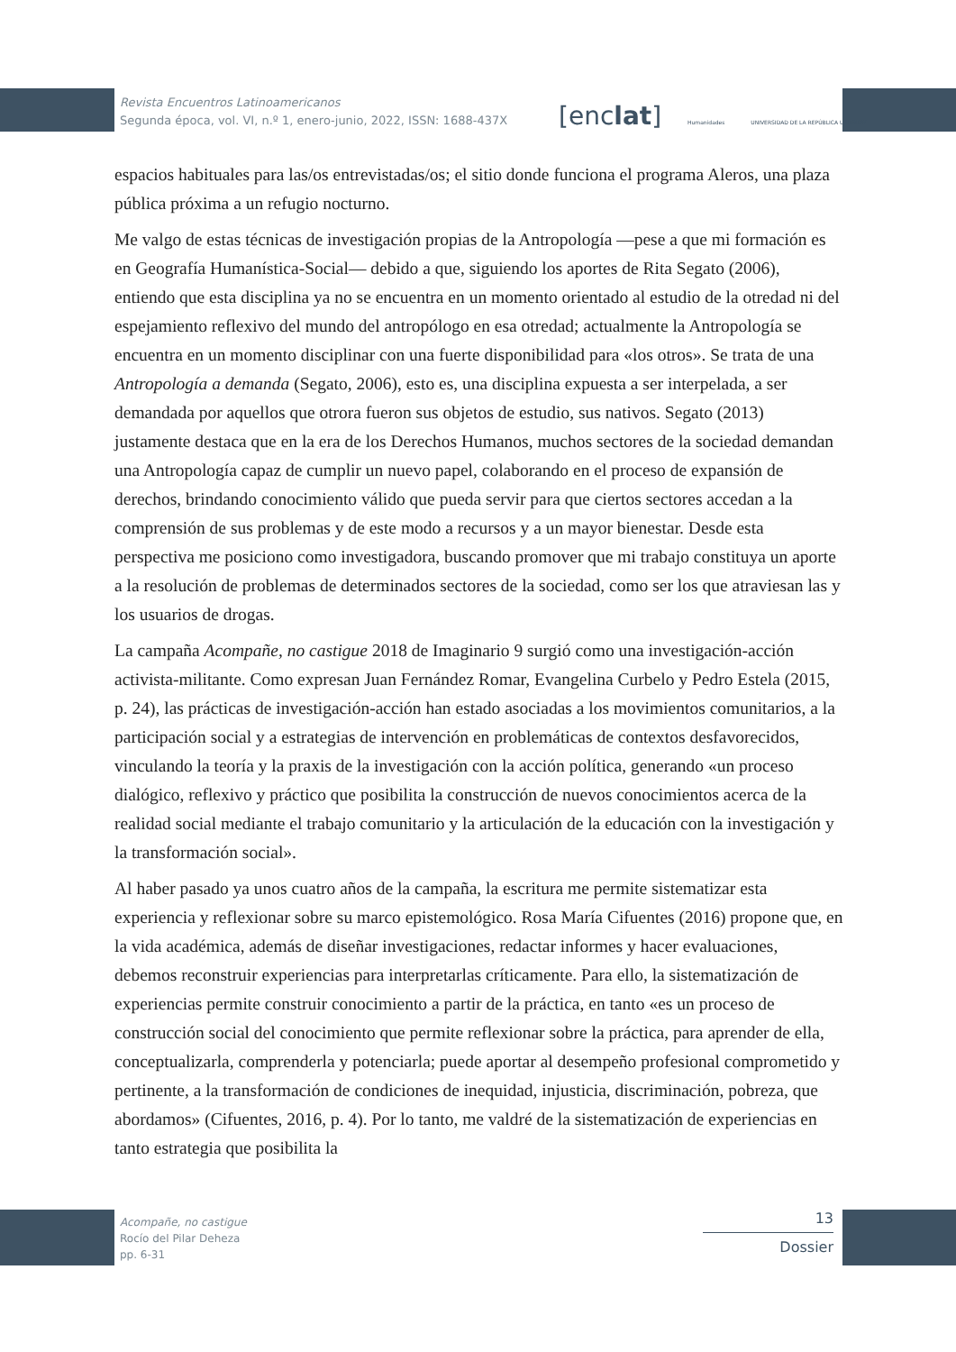Revista Encuentros Latinoamericanos
Segunda época, vol. VI, n.º 1, enero-junio, 2022, ISSN: 1688-437X
[enclat] Humanidades UNIVERSIDAD DE LA REPÚBLICA URUGUAY
espacios habituales para las/os entrevistadas/os; el sitio donde funciona el programa Aleros, una plaza pública próxima a un refugio nocturno.
Me valgo de estas técnicas de investigación propias de la Antropología —pese a que mi formación es en Geografía Humanística-Social— debido a que, siguiendo los aportes de Rita Segato (2006), entiendo que esta disciplina ya no se encuentra en un momento orientado al estudio de la otredad ni del espejamiento reflexivo del mundo del antropólogo en esa otredad; actualmente la Antropología se encuentra en un momento disciplinar con una fuerte disponibilidad para «los otros». Se trata de una Antropología a demanda (Segato, 2006), esto es, una disciplina expuesta a ser interpelada, a ser demandada por aquellos que otrora fueron sus objetos de estudio, sus nativos. Segato (2013) justamente destaca que en la era de los Derechos Humanos, muchos sectores de la sociedad demandan una Antropología capaz de cumplir un nuevo papel, colaborando en el proceso de expansión de derechos, brindando conocimiento válido que pueda servir para que ciertos sectores accedan a la comprensión de sus problemas y de este modo a recursos y a un mayor bienestar. Desde esta perspectiva me posiciono como investigadora, buscando promover que mi trabajo constituya un aporte a la resolución de problemas de determinados sectores de la sociedad, como ser los que atraviesan las y los usuarios de drogas.
La campaña Acompañe, no castigue 2018 de Imaginario 9 surgió como una investigación-acción activista-militante. Como expresan Juan Fernández Romar, Evangelina Curbelo y Pedro Estela (2015, p. 24), las prácticas de investigación-acción han estado asociadas a los movimientos comunitarios, a la participación social y a estrategias de intervención en problemáticas de contextos desfavorecidos, vinculando la teoría y la praxis de la investigación con la acción política, generando «un proceso dialógico, reflexivo y práctico que posibilita la construcción de nuevos conocimientos acerca de la realidad social mediante el trabajo comunitario y la articulación de la educación con la investigación y la transformación social».
Al haber pasado ya unos cuatro años de la campaña, la escritura me permite sistematizar esta experiencia y reflexionar sobre su marco epistemológico. Rosa María Cifuentes (2016) propone que, en la vida académica, además de diseñar investigaciones, redactar informes y hacer evaluaciones, debemos reconstruir experiencias para interpretarlas críticamente. Para ello, la sistematización de experiencias permite construir conocimiento a partir de la práctica, en tanto «es un proceso de construcción social del conocimiento que permite reflexionar sobre la práctica, para aprender de ella, conceptualizarla, comprenderla y potenciarla; puede aportar al desempeño profesional comprometido y pertinente, a la transformación de condiciones de inequidad, injusticia, discriminación, pobreza, que abordamos» (Cifuentes, 2016, p. 4). Por lo tanto, me valdré de la sistematización de experiencias en tanto estrategia que posibilita la
Acompañe, no castigue
Rocío del Pilar Deheza
pp. 6-31
13
Dossier